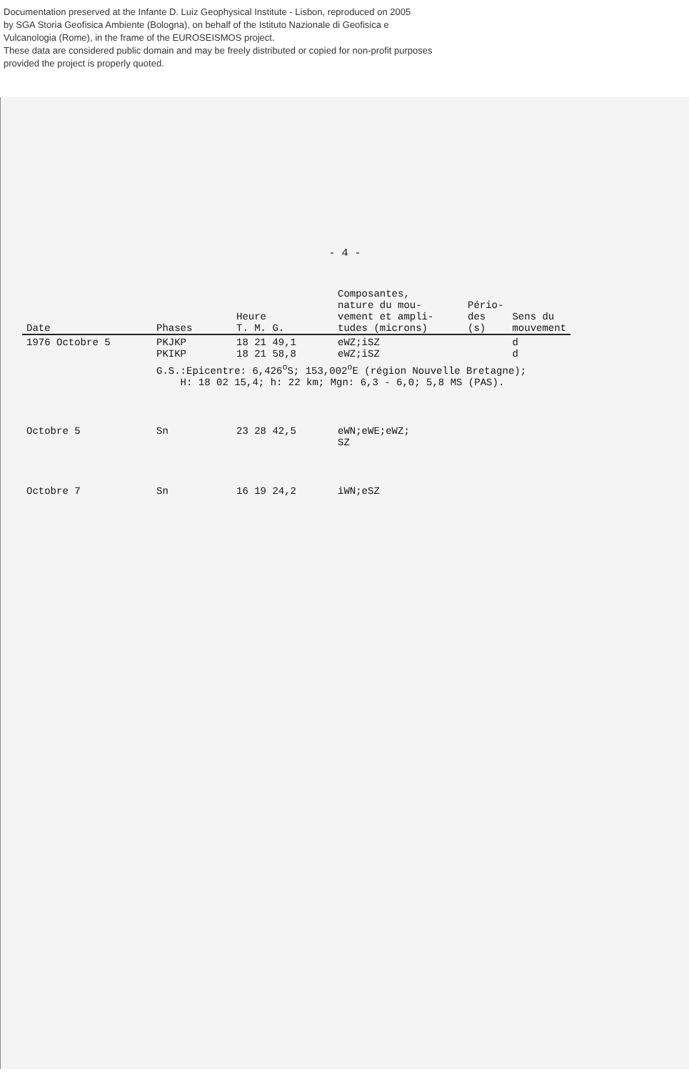Documentation preserved at the Infante D. Luiz Geophysical Institute - Lisbon, reproduced on 2005
by SGA Storia Geofisica Ambiente (Bologna), on behalf of the Istituto Nazionale di Geofisica e
Vulcanologia (Rome), in the frame of the EUROSEISMOS project.
These data are considered public domain and may be freely distributed or copied for non-profit purposes
provided the project is properly quoted.
- 4 -
| Date | Phases | Heure T. M. G. | Composantes, nature du mou- vement et ampli- tudes (microns) | Pério- des (s) | Sens du mouvement |
| --- | --- | --- | --- | --- | --- |
| 1976 Octobre 5 | PKJKP PKIKP | 18 21 49,1 18 21 58,8 | eWZ;iSZ eWZ;iSZ | | d d |
| | G.S.:Epicentre: 6,426<sup>o</sup>S; 153,002<sup>o</sup>E (région Nouvelle Bretagne); H: 18 02 15,4; h: 22 km; Mgn: 6,3 - 6,0; 5,8 MS (PAS). | | | | |
| Octobre 5 | Sn | 23 28 42,5 | eWN;eWE;eWZ; SZ | | |
| Octobre 7 | Sn | 16 19 24,2 | iWN;eSZ | | |